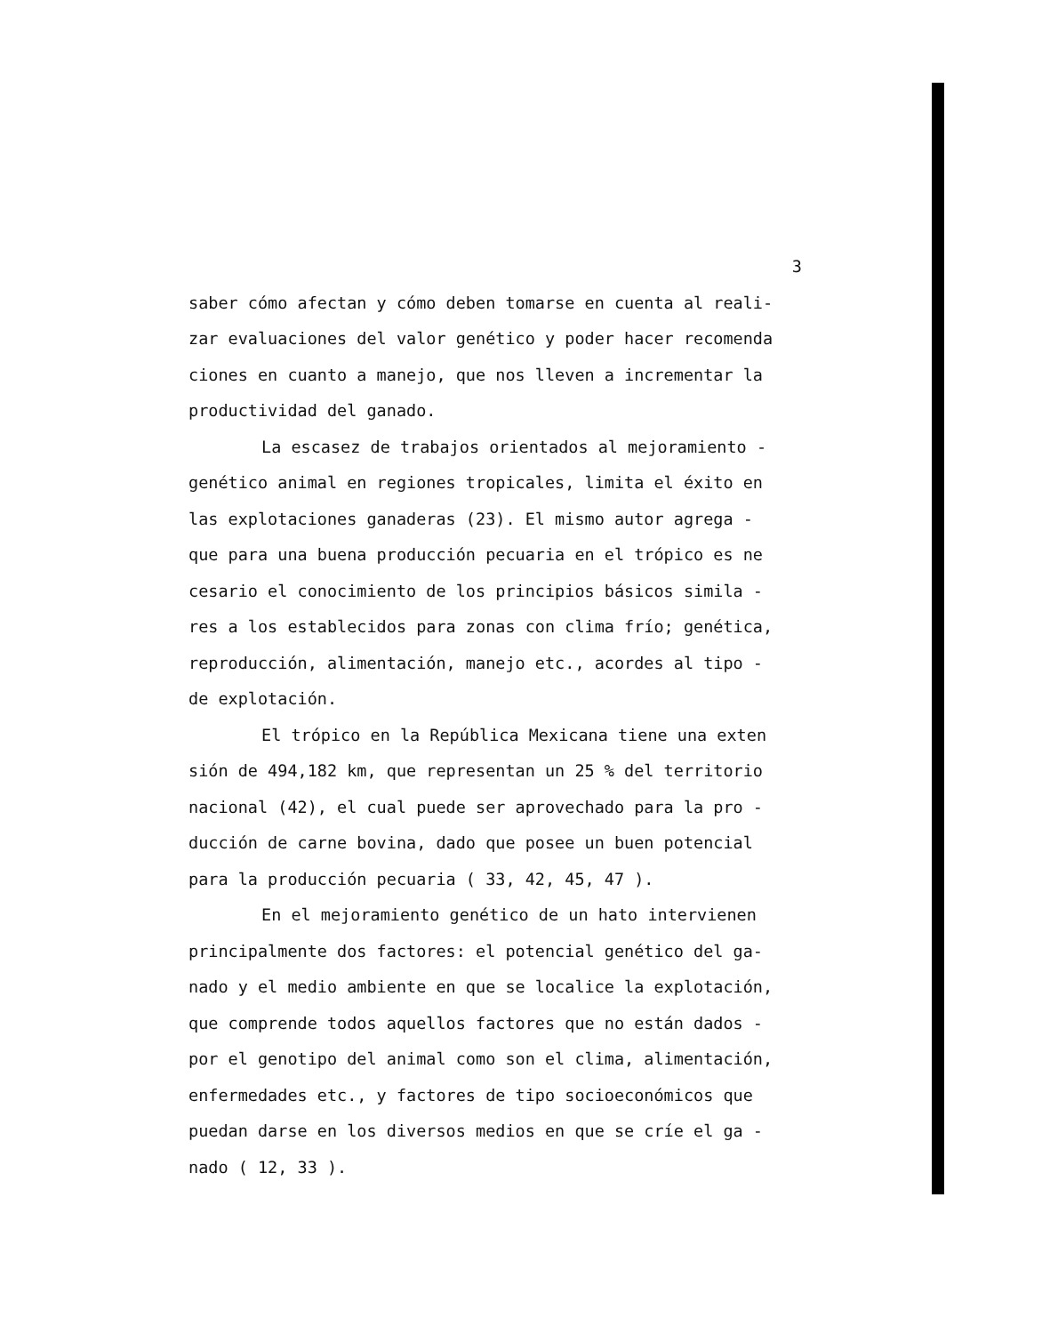3
saber cómo afectan y cómo deben tomarse en cuenta al reali-
zar evaluaciones del valor genético y poder hacer recomenda
ciones en cuanto a manejo, que nos lleven a incrementar la
productividad del ganado.
La escasez de trabajos orientados al mejoramiento -
genético animal en regiones tropicales, limita el éxito en
las explotaciones ganaderas (23). El mismo autor agrega -
que para una buena producción pecuaria en el trópico es ne
cesario el conocimiento de los principios básicos simila -
res a los establecidos para zonas con clima frío; genética,
reproducción, alimentación, manejo etc., acordes al tipo -
de explotación.
El trópico en la República Mexicana tiene una exten
sión de 494,182 km, que representan un 25 % del territorio
nacional (42), el cual puede ser aprovechado para la pro -
ducción de carne bovina, dado que posee un buen potencial
para la producción pecuaria ( 33, 42, 45, 47 ).
En el mejoramiento genético de un hato intervienen
principalmente dos factores: el potencial genético del ga-
nado y el medio ambiente en que se localice la explotación,
que comprende todos aquellos factores que no están dados -
por el genotipo del animal como son el clima, alimentación,
enfermedades etc., y factores de tipo socioeconómicos que
puedan darse en los diversos medios en que se críe el ga -
nado ( 12, 33 ).